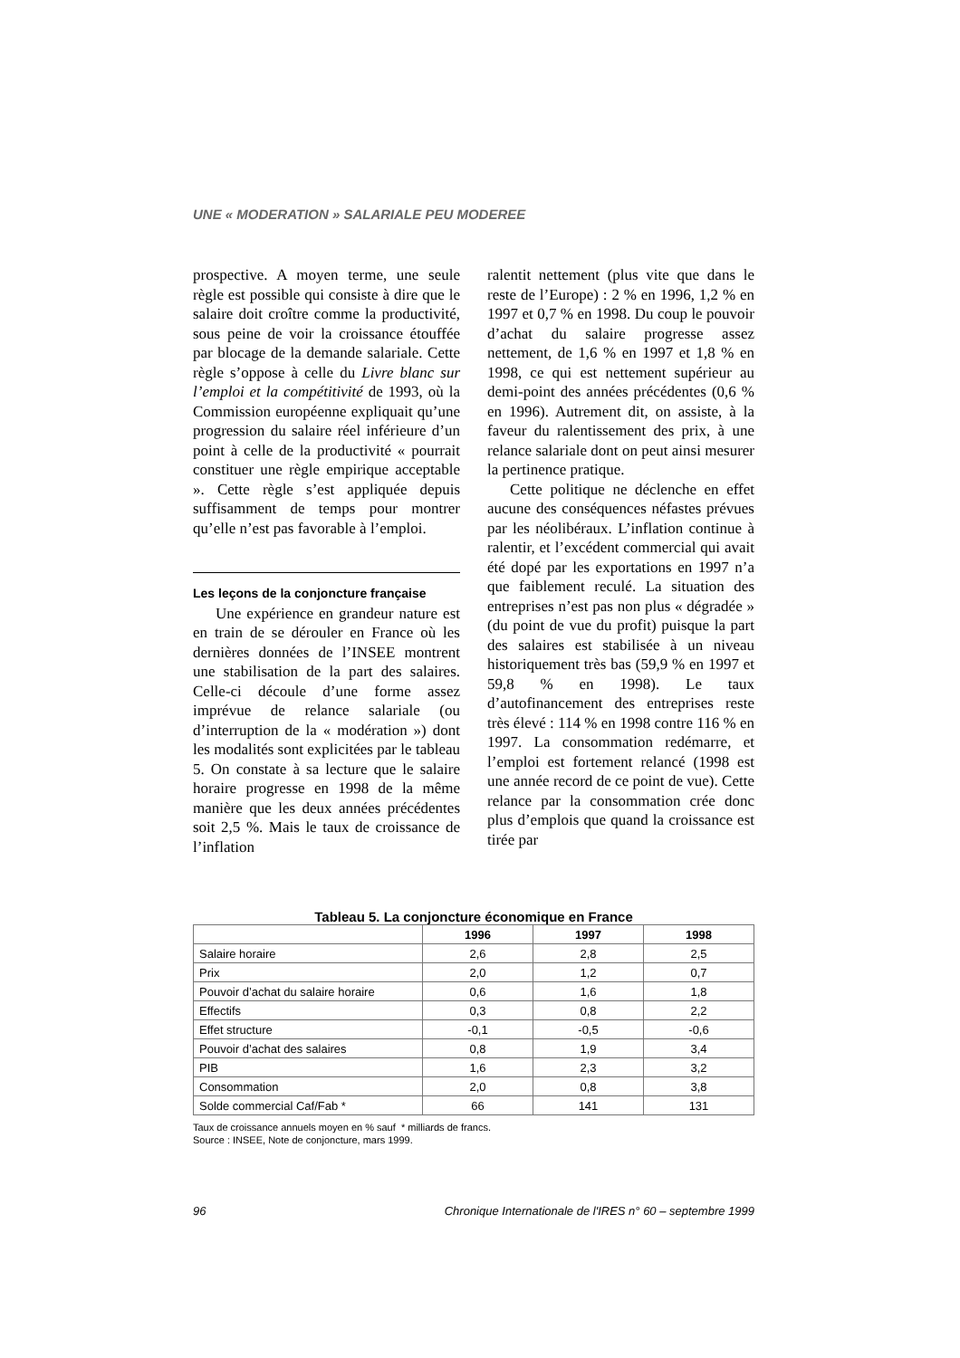UNE « MODERATION » SALARIALE PEU MODEREE
prospective. A moyen terme, une seule règle est possible qui consiste à dire que le salaire doit croître comme la productivité, sous peine de voir la croissance étouffée par blocage de la demande salariale. Cette règle s’oppose à celle du Livre blanc sur l’emploi et la compétitivité de 1993, où la Commission européenne expliquait qu’une progression du salaire réel inférieure d’un point à celle de la productivité « pourrait constituer une règle empirique acceptable ». Cette règle s’est appliquée depuis suffisamment de temps pour montrer qu’elle n’est pas favorable à l’emploi.
Les leçons de la conjoncture française
Une expérience en grandeur nature est en train de se dérouler en France où les dernières données de l’INSEE montrent une stabilisation de la part des salaires. Celle-ci découle d’une forme assez imprévue de relance salariale (ou d’interruption de la « modération ») dont les modalités sont explicitées par le tableau 5. On constate à sa lecture que le salaire horaire progresse en 1998 de la même manière que les deux années précédentes soit 2,5 %. Mais le taux de croissance de l’inflation
ralentit nettement (plus vite que dans le reste de l’Europe) : 2 % en 1996, 1,2 % en 1997 et 0,7 % en 1998. Du coup le pouvoir d’achat du salaire progresse assez nettement, de 1,6 % en 1997 et 1,8 % en 1998, ce qui est nettement supérieur au demi-point des années précédentes (0,6 % en 1996). Autrement dit, on assiste, à la faveur du ralentissement des prix, à une relance salariale dont on peut ainsi mesurer la pertinence pratique.
Cette politique ne déclenche en effet aucune des conséquences néfastes prévues par les néolibéraux. L’inflation continue à ralentir, et l’excédent commercial qui avait été dopé par les exportations en 1997 n’a que faiblement reculé. La situation des entreprises n’est pas non plus « dégradée » (du point de vue du profit) puisque la part des salaires est stabilisée à un niveau historiquement très bas (59,9 % en 1997 et 59,8 % en 1998). Le taux d’autofinancement des entreprises reste très élevé : 114 % en 1998 contre 116 % en 1997. La consommation redémarre, et l’emploi est fortement relancé (1998 est une année record de ce point de vue). Cette relance par la consommation crée donc plus d’emplois que quand la croissance est tirée par
Tableau 5. La conjoncture économique en France
| | 1996 | 1997 | 1998 |
| --- | --- | --- | --- |
| Salaire horaire | 2,6 | 2,8 | 2,5 |
| Prix | 2,0 | 1,2 | 0,7 |
| Pouvoir d’achat du salaire horaire | 0,6 | 1,6 | 1,8 |
| Effectifs | 0,3 | 0,8 | 2,2 |
| Effet structure | -0,1 | -0,5 | -0,6 |
| Pouvoir d’achat des salaires | 0,8 | 1,9 | 3,4 |
| PIB | 1,6 | 2,3 | 3,2 |
| Consommation | 2,0 | 0,8 | 3,8 |
| Solde commercial Caf/Fab * | 66 | 141 | 131 |
Taux de croissance annuels moyen en % sauf * milliards de francs.
Source : INSEE, Note de conjoncture, mars 1999.
96 Chronique Internationale de l'IRES n° 60 – septembre 1999